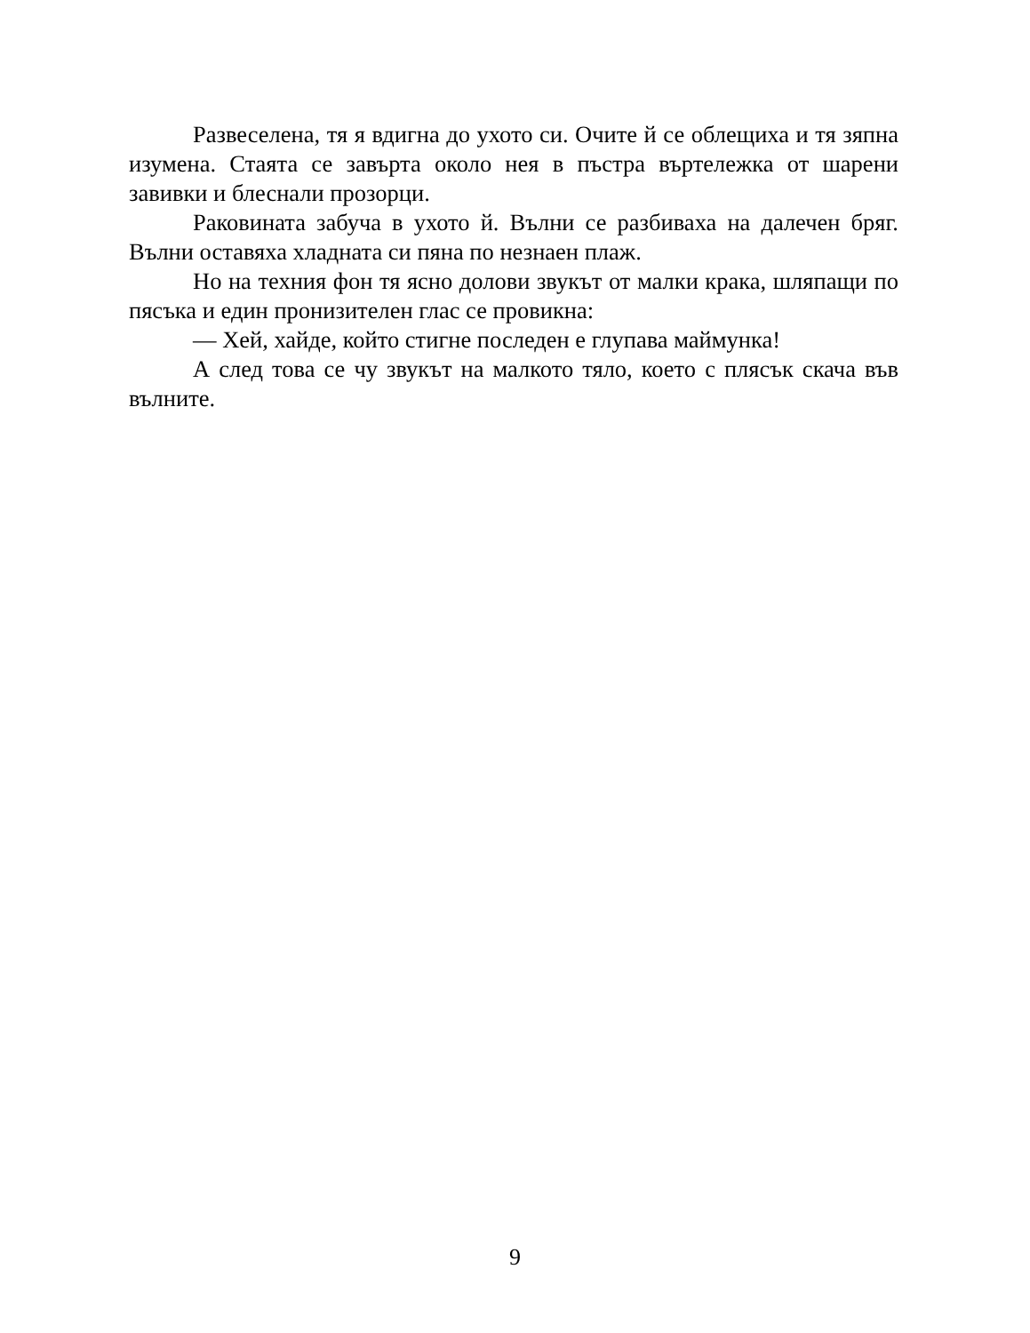Развеселена, тя я вдигна до ухото си. Очите й се облещиха и тя зяпна изумена. Стаята се завърта около нея в пъстра въртележка от шарени завивки и блеснали прозорци.
Раковината забуча в ухото й. Вълни се разбиваха на далечен бряг. Вълни оставяха хладната си пяна по незнаен плаж.
Но на техния фон тя ясно долови звукът от малки крака, шляпащи по пясъка и един пронизителен глас се провикна:
— Хей, хайде, който стигне последен е глупава маймунка!
А след това се чу звукът на малкото тяло, което с плясък скача във вълните.
9